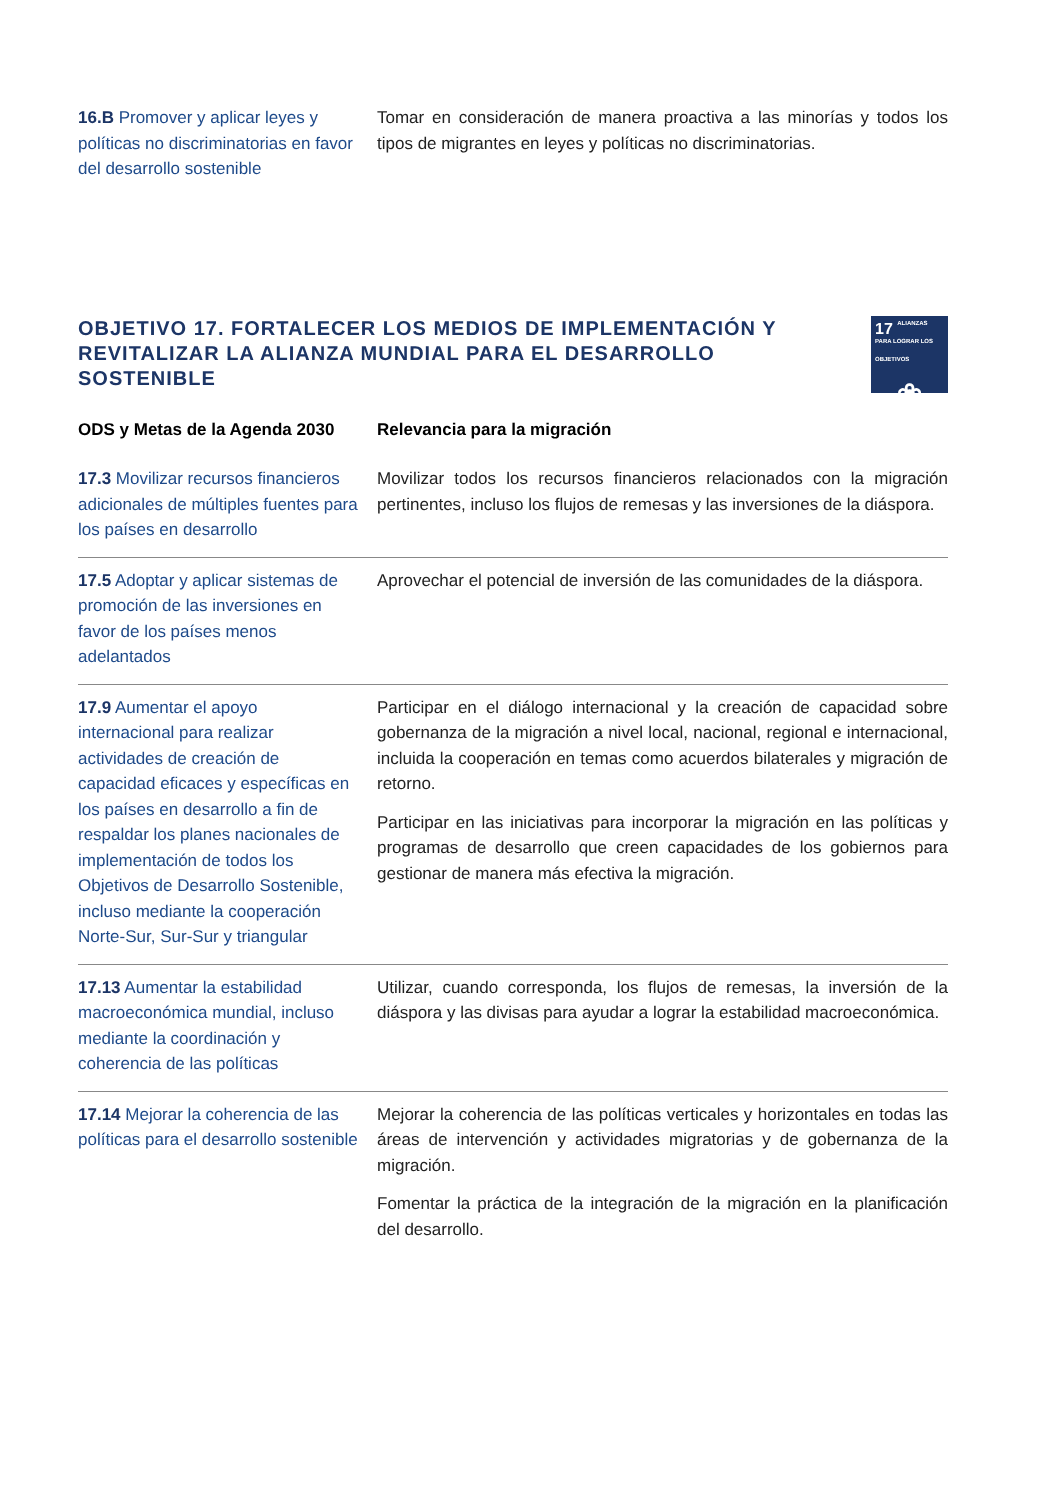| 16.B Promover y aplicar leyes y políticas no discriminatorias en favor del desarrollo sostenible | Tomar en consideración de manera proactiva a las minorías y todos los tipos de migrantes en leyes y políticas no discriminatorias. |
OBJETIVO 17. FORTALECER LOS MEDIOS DE IMPLEMENTACIÓN Y REVITALIZAR LA ALIANZA MUNDIAL PARA EL DESARROLLO SOSTENIBLE
17 ALIANZAS PARA LOGRAR LOS OBJETIVOS
❀
| ODS y Metas de la Agenda 2030 | Relevancia para la migración |
| --- | --- |
| 17.3 Movilizar recursos financieros adicionales de múltiples fuentes para los países en desarrollo | Movilizar todos los recursos financieros relacionados con la migración pertinentes, incluso los flujos de remesas y las inversiones de la diáspora. |
| 17.5 Adoptar y aplicar sistemas de promoción de las inversiones en favor de los países menos adelantados | Aprovechar el potencial de inversión de las comunidades de la diáspora. |
| 17.9 Aumentar el apoyo internacional para realizar actividades de creación de capacidad eficaces y específicas en los países en desarrollo a fin de respaldar los planes nacionales de implementación de todos los Objetivos de Desarrollo Sostenible, incluso mediante la cooperación Norte-Sur, Sur-Sur y triangular | Participar en el diálogo internacional y la creación de capacidad sobre gobernanza de la migración a nivel local, nacional, regional e internacional, incluida la cooperación en temas como acuerdos bilaterales y migración de retorno. Participar en las iniciativas para incorporar la migración en las políticas y programas de desarrollo que creen capacidades de los gobiernos para gestionar de manera más efectiva la migración. |
| 17.13 Aumentar la estabilidad macroeconómica mundial, incluso mediante la coordinación y coherencia de las políticas | Utilizar, cuando corresponda, los flujos de remesas, la inversión de la diáspora y las divisas para ayudar a lograr la estabilidad macroeconómica. |
| 17.14 Mejorar la coherencia de las políticas para el desarrollo sostenible | Mejorar la coherencia de las políticas verticales y horizontales en todas las áreas de intervención y actividades migratorias y de gobernanza de la migración. Fomentar la práctica de la integración de la migración en la planificación del desarrollo. |